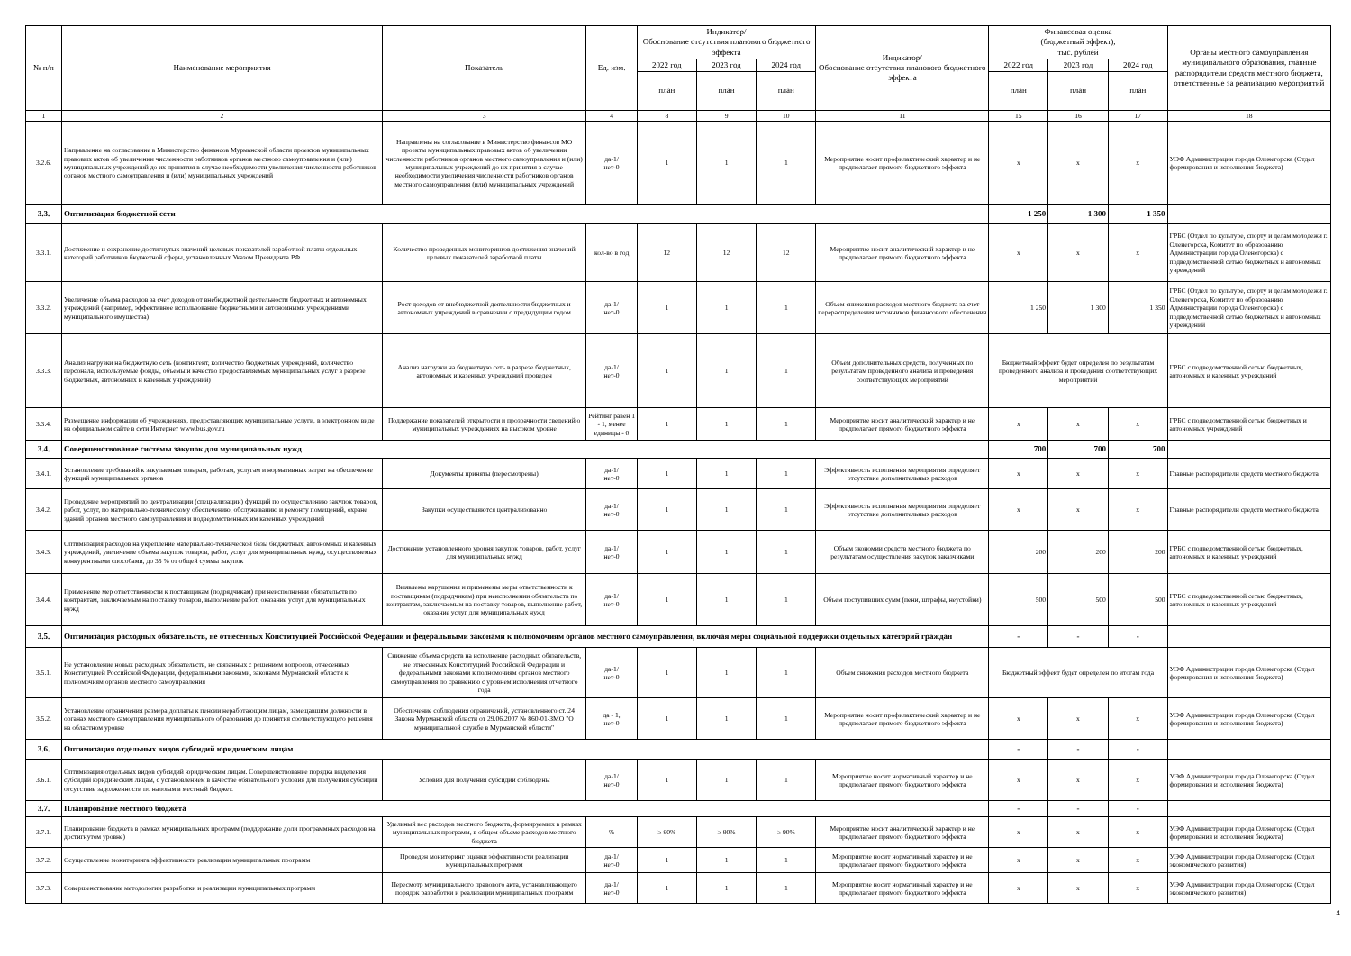| № п/п | Наименование мероприятия | Показатель | Ед. изм. | Индикатор/ Обоснование отсутствия планового бюджетного эффекта | | | Индикатор/ Обоснование отсутствия планового бюджетного эффекта | Финансовая оценка (бюджетный эффект), тыс. рублей | | | Органы местного самоуправления муниципального образования, главные распорядители средств местного бюджета, ответственные за реализацию мероприятий |
| --- | --- | --- | --- | --- | --- | --- | --- | --- | --- | --- | --- |
| | | | | 2022 год | 2023 год | 2024 год | | 2022 год | 2023 год | 2024 год | |
| | | | | план | план | план | | план | план | план | |
| 1 | 2 | 3 | 4 | 8 | 9 | 10 | 11 | 15 | 16 | 17 | 18 |
| 3.2.6. | Направление на согласование в Министерство финансов Мурманской области проектов муниципальных правовых актов об увеличении численности работников органов местного самоуправления и (или) муниципальных учреждений до их принятия в случае необходимости увеличения численности работников органов местного самоуправления и (или) муниципальных учреждений | Направлены на согласование в Министерство финансов МО проекты муниципальных правовых актов об увеличении численности работников органов местного самоуправления и (или) муниципальных учреждений до их принятия в случае необходимости увеличения численности работников органов местного самоуправления (или) муниципальных учреждений | да-1/ нет-0 | 1 | 1 | 1 | Мероприятие носит профилактический характер и не предполагает прямого бюджетного эффекта | x | x | x | УЭФ Администрации города Оленегорска (Отдел формирования и исполнения бюджета) |
| 3.3. | Оптимизация бюджетной сети | | | | | | | 1 250 | 1 300 | 1 350 | |
| 3.3.1. | Достижение и сохранение достигнутых значений целевых показателей заработной платы отдельных категорий работников бюджетной сферы, установленных Указом Президента РФ | Количество проведенных мониторингов достижения значений целевых показателей заработной платы | кол-во в год | 12 | 12 | 12 | Мероприятие носит аналитический характер и не предполагает прямого бюджетного эффекта | x | x | x | ГРБС (Отдел по культуре, спорту и делам молодежи г. Оленегорска, Комитет по образованию Администрации города Оленегорска) с подведомственной сетью бюджетных и автономных учреждений |
| 3.3.2. | Увеличение объема расходов за счет доходов от внебюджетной деятельности бюджетных и автономных учреждений (например, эффективное использование бюджетными и автономными учреждениями муниципального имущества) | Рост доходов от внебюджетной деятельности бюджетных и автономных учреждений в сравнении с предыдущим годом | да-1/ нет-0 | 1 | 1 | 1 | Объем снижения расходов местного бюджета за счет перераспределения источников финансового обеспечения | 1 250 | 1 300 | 1 350 | ГРБС (Отдел по культуре, спорту и делам молодежи г. Оленегорска, Комитет по образованию Администрации города Оленегорска) с подведомственной сетью бюджетных и автономных учреждений |
| 3.3.3. | Анализ нагрузки на бюджетную сеть (контингент, количество бюджетных учреждений, количество персонала, используемые фонды, объемы и качество предоставляемых муниципальных услуг в разрезе бюджетных, автономных и казенных учреждений) | Анализ нагрузки на бюджетную сеть в разрезе бюджетных, автономных и казенных учреждений проведен | да-1/ нет-0 | 1 | 1 | 1 | Объем дополнительных средств, полученных по результатам проведенного анализа и проведения соответствующих мероприятий | Бюджетный эффект будет определен по результатам проведенного анализа и проведения соответствующих мероприятий | | | ГРБС с подведомственной сетью бюджетных, автономных и казенных учреждений |
| 3.3.4. | Размещение информации об учреждениях, предоставляющих муниципальные услуги, в электронном виде на официальном сайте в сети Интернет www.bus.gov.ru | Поддержание показателей открытости и прозрачности сведений о муниципальных учреждениях на высоком уровне | Рейтинг равен 1 - 1, менее единицы - 0 | 1 | 1 | 1 | Мероприятие носит аналитический характер и не предполагает прямого бюджетного эффекта | x | x | x | ГРБС с подведомственной сетью бюджетных и автономных учреждений |
| 3.4. | Совершенствование системы закупок для муниципальных нужд | | | | | | | 700 | 700 | 700 | |
| 3.4.1. | Установление требований к закупаемым товарам, работам, услугам и нормативных затрат на обеспечение функций муниципальных органов | Документы приняты (пересмотрены) | да-1/ нет-0 | 1 | 1 | 1 | Эффективность исполнения мероприятия определяет отсутствие дополнительных расходов | x | x | x | Главные распорядители средств местного бюджета |
| 3.4.2. | Проведение мероприятий по централизации (специализации) функций по осуществлению закупок товаров, работ, услуг, по материально-техническому обеспечению, обслуживанию и ремонту помещений, охране зданий органов местного самоуправления и подведомственных им казенных учреждений | Закупки осуществляются централизованно | да-1/ нет-0 | 1 | 1 | 1 | Эффективность исполнения мероприятия определяет отсутствие дополнительных расходов | x | x | x | Главные распорядители средств местного бюджета |
| 3.4.3. | Оптимизация расходов на укрепление материально-технической базы бюджетных, автономных и казенных учреждений, увеличение объема закупок товаров, работ, услуг для муниципальных нужд, осуществляемых конкурентными способами, до 35 % от общей суммы закупок | Достижение установленного уровня закупок товаров, работ, услуг для муниципальных нужд | да-1/ нет-0 | 1 | 1 | 1 | Объем экономии средств местного бюджета по результатам осуществления закупок заказчиками | 200 | 200 | 200 | ГРБС с подведомственной сетью бюджетных, автономных и казенных учреждений |
| 3.4.4. | Применение мер ответственности к поставщикам (подрядчикам) при неисполнении обязательств по контрактам, заключаемым на поставку товаров, выполнение работ, оказание услуг для муниципальных нужд | Выявлены нарушения и применены меры ответственности к поставщикам (подрядчикам) при неисполнении обязательств по контрактам, заключаемым на поставку товаров, выполнение работ, оказание услуг для муниципальных нужд | да-1/ нет-0 | 1 | 1 | 1 | Объем поступивших сумм (пени, штрафы, неустойки) | 500 | 500 | 500 | ГРБС с подведомственной сетью бюджетных, автономных и казенных учреждений |
| 3.5. | Оптимизация расходных обязательств, не отнесенных Конституцией Российской Федерации и федеральными законами к полномочиям органов местного самоуправления, включая меры социальной поддержки отдельных категорий граждан | | | | | | | - | - | - | |
| 3.5.1. | Не установление новых расходных обязательств, не связанных с решением вопросов, отнесенных Конституцией Российской Федерации, федеральными законами, законами Мурманской области к полномочиям органов местного самоуправления | Снижение объема средств на исполнение расходных обязательств, не отнесенных Конституцией Российской Федерации и федеральными законами к полномочиям органов местного самоуправления по сравнению с уровнем исполнения отчетного года | да-1/ нет-0 | 1 | 1 | 1 | Объем снижения расходов местного бюджета | Бюджетный эффект будет определен по итогам года | | | УЭФ Администрации города Оленегорска (Отдел формирования и исполнения бюджета) |
| 3.5.2. | Установление ограничения размера доплаты к пенсии неработающим лицам, замещавшим должности в органах местного самоуправления муниципального образования до принятия соответствующего решения на областном уровне | Обеспечение соблюдения ограничений, установленного ст. 24 Закона Мурманской области от 29.06.2007 № 860-01-ЗМО "О муниципальной службе в Мурманской области" | да - 1, нет-0 | 1 | 1 | 1 | Мероприятие носит профилактический характер и не предполагает прямого бюджетного эффекта | x | x | x | УЭФ Администрации города Оленегорска (Отдел формирования и исполнения бюджета) |
| 3.6. | Оптимизация отдельных видов субсидий юридическим лицам | | | | | | | - | - | - | |
| 3.6.1. | Оптимизация отдельных видов субсидий юридическим лицам. Совершенствование порядка выделения субсидий юридическим лицам, с установлением в качестве обязательного условия для получения субсидии отсутствие задолженности по налогам в местный бюджет. | Условия для получения субсидии соблюдены | да-1/ нет-0 | 1 | 1 | 1 | Мероприятие носит нормативный характер и не предполагает прямого бюджетного эффекта | x | x | x | УЭФ Администрации города Оленегорска (Отдел формирования и исполнения бюджета) |
| 3.7. | Планирование местного бюджета | | | | | | | - | - | - | |
| 3.7.1. | Планирование бюджета в рамках муниципальных программ (поддержание доли программных расходов на достигнутом уровне) | Удельный вес расходов местного бюджета, формируемых в рамках муниципальных программ, в общем объеме расходов местного бюджета | % | ≥ 90% | ≥ 90% | ≥ 90% | Мероприятие носит аналитический характер и не предполагает прямого бюджетного эффекта | x | x | x | УЭФ Администрации города Оленегорска (Отдел формирования и исполнения бюджета) |
| 3.7.2. | Осуществление мониторинга эффективности реализации муниципальных программ | Проведен мониторинг оценки эффективности реализации муниципальных программ | да-1/ нет-0 | 1 | 1 | 1 | Мероприятие носит нормативный характер и не предполагает прямого бюджетного эффекта | x | x | x | УЭФ Администрации города Оленегорска (Отдел экономического развития) |
| 3.7.3. | Совершенствование методологии разработки и реализации муниципальных программ | Пересмотр муниципального правового акта, устанавливающего порядок разработки и реализации муниципальных программ | да-1/ нет-0 | 1 | 1 | 1 | Мероприятие носит нормативный характер и не предполагает прямого бюджетного эффекта | x | x | x | УЭФ Администрации города Оленегорска (Отдел экономического развития) |
4